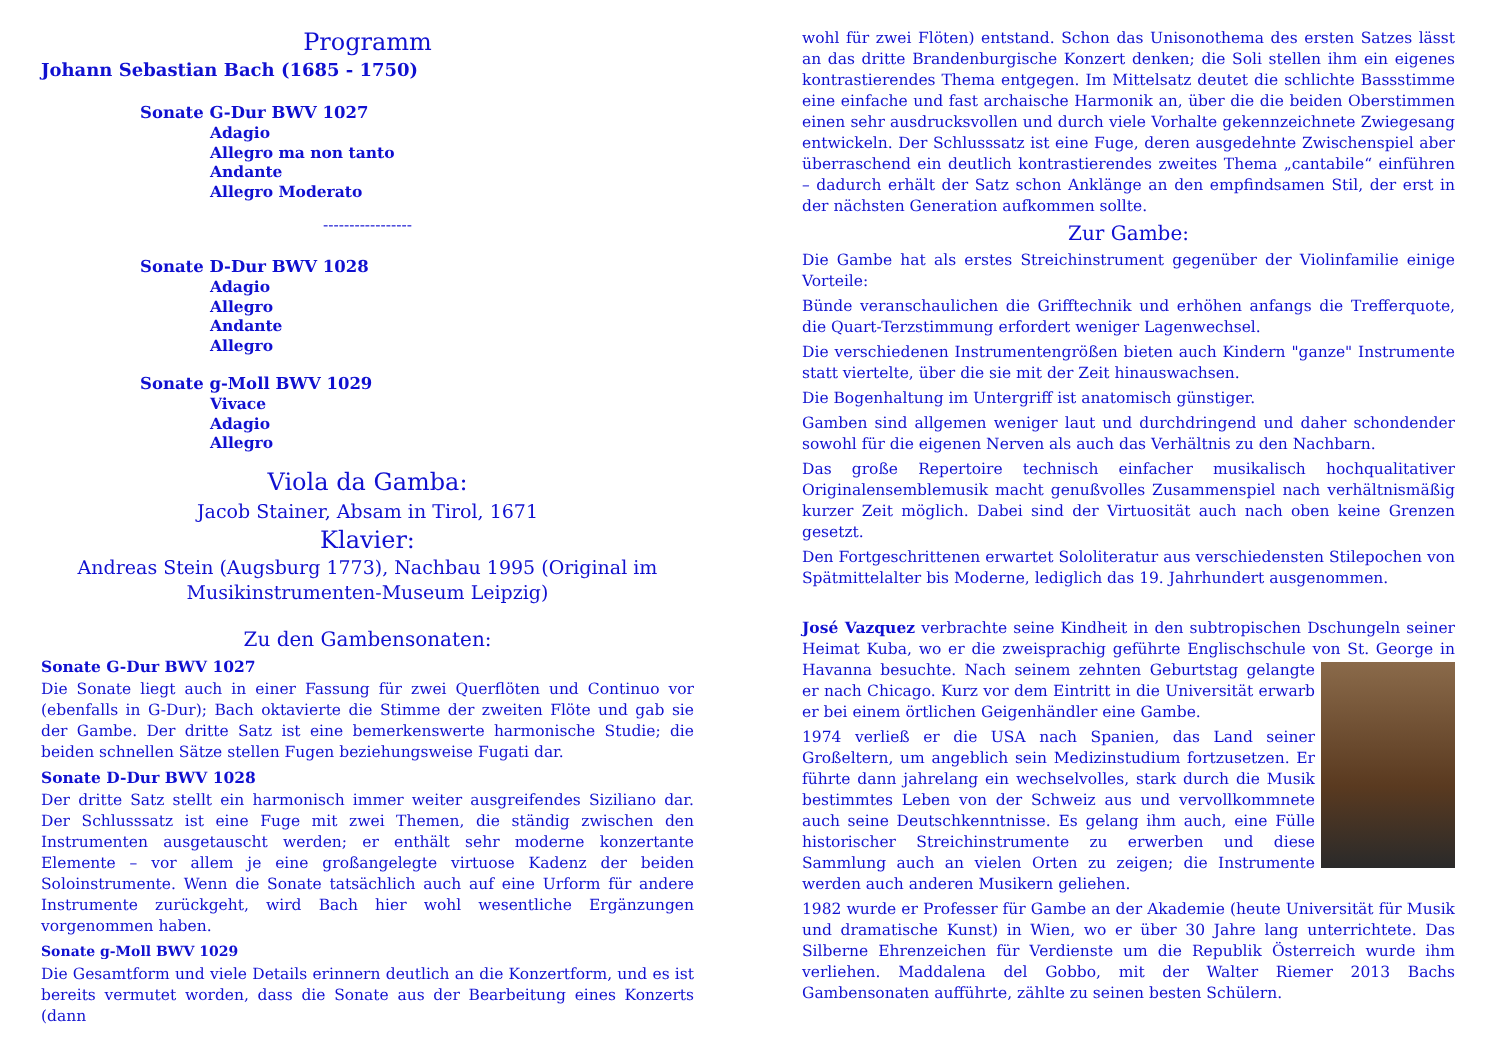Programm
Johann Sebastian Bach (1685 - 1750)
Sonate G-Dur BWV 1027
Adagio
Allegro ma non tanto
Andante
Allegro Moderato
-----------------
Sonate D-Dur BWV 1028
Adagio
Allegro
Andante
Allegro
Sonate g-Moll BWV 1029
Vivace
Adagio
Allegro
Viola da Gamba:
Jacob Stainer, Absam in Tirol, 1671
Klavier:
Andreas Stein (Augsburg 1773), Nachbau 1995 (Original im Musikinstrumenten-Museum Leipzig)
Zu den Gambensonaten:
Sonate G-Dur BWV 1027
Die Sonate liegt auch in einer Fassung für zwei Querflöten und Continuo vor (ebenfalls in G-Dur); Bach oktavierte die Stimme der zweiten Flöte und gab sie der Gambe. Der dritte Satz ist eine bemerkenswerte harmonische Studie; die beiden schnellen Sätze stellen Fugen beziehungsweise Fugati dar.
Sonate D-Dur BWV 1028
Der dritte Satz stellt ein harmonisch immer weiter ausgreifendes Siziliano dar. Der Schlusssatz ist eine Fuge mit zwei Themen, die ständig zwischen den Instrumenten ausgetauscht werden; er enthält sehr moderne konzertante Elemente – vor allem je eine großangelegte virtuose Kadenz der beiden Soloinstrumente. Wenn die Sonate tatsächlich auch auf eine Urform für andere Instrumente zurückgeht, wird Bach hier wohl wesentliche Ergänzungen vorgenommen haben.
Sonate g-Moll BWV 1029
Die Gesamtform und viele Details erinnern deutlich an die Konzertform, und es ist bereits vermutet worden, dass die Sonate aus der Bearbeitung eines Konzerts (dann
wohl für zwei Flöten) entstand. Schon das Unisonothema des ersten Satzes lässt an das dritte Brandenburgische Konzert denken; die Soli stellen ihm ein eigenes kontrastierendes Thema entgegen. Im Mittelsatz deutet die schlichte Bassstimme eine einfache und fast archaische Harmonik an, über die die beiden Oberstimmen einen sehr ausdrucksvollen und durch viele Vorhalte gekennzeichnete Zwiegesang entwickeln. Der Schlusssatz ist eine Fuge, deren ausgedehnte Zwischenspiel aber überraschend ein deutlich kontrastierendes zweites Thema „cantabile“ einführen – dadurch erhält der Satz schon Anklänge an den empfindsamen Stil, der erst in der nächsten Generation aufkommen sollte.
Zur Gambe:
Die Gambe hat als erstes Streichinstrument gegenüber der Violinfamilie einige Vorteile:
Bünde veranschaulichen die Grifftechnik und erhöhen anfangs die Trefferquote, die Quart-Terzstimmung erfordert weniger Lagenwechsel.
Die verschiedenen Instrumentengrößen bieten auch Kindern "ganze" Instrumente statt viertelte, über die sie mit der Zeit hinauswachsen.
Die Bogenhaltung im Untergriff ist anatomisch günstiger.
Gamben sind allgemen weniger laut und durchdringend und daher schondender sowohl für die eigenen Nerven als auch das Verhältnis zu den Nachbarn.
Das große Repertoire technisch einfacher musikalisch hochqualitativer Originalensemblemusik macht genußvolles Zusammenspiel nach verhältnismäßig kurzer Zeit möglich. Dabei sind der Virtuosität auch nach oben keine Grenzen gesetzt.
Den Fortgeschrittenen erwartet Sololiteratur aus verschiedensten Stilepochen von Spätmittelalter bis Moderne, lediglich das 19. Jahrhundert ausgenommen.
José Vazquez verbrachte seine Kindheit in den subtropischen Dschungeln seiner Heimat Kuba, wo er die zweisprachig geführte Englischschule von St. George in Havanna besuchte. Nach seinem zehnten Geburtstag gelangte er nach Chicago. Kurz vor dem Eintritt in die Universität erwarb er bei einem örtlichen Geigenhändler eine Gambe.
1974 verließ er die USA nach Spanien, das Land seiner Großeltern, um angeblich sein Medizinstudium fortzusetzen. Er führte dann jahrelang ein wechselvolles, stark durch die Musik bestimmtes Leben von der Schweiz aus und vervollkommnete auch seine Deutschkenntnisse. Es gelang ihm auch, eine Fülle historischer Streichinstrumente zu erwerben und diese Sammlung auch an vielen Orten zu zeigen; die Instrumente werden auch anderen Musikern geliehen.
1982 wurde er Professer für Gambe an der Akademie (heute Universität für Musik und dramatische Kunst) in Wien, wo er über 30 Jahre lang unterrichtete. Das Silberne Ehrenzeichen für Verdienste um die Republik Österreich wurde ihm verliehen. Maddalena del Gobbo, mit der Walter Riemer 2013 Bachs Gambensonaten aufführte, zählte zu seinen besten Schülern.